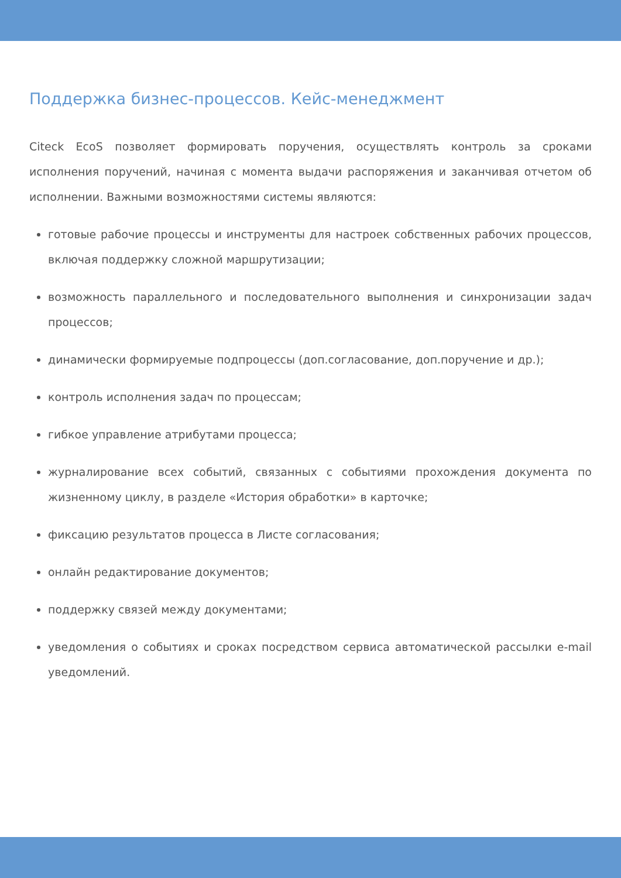Поддержка бизнес-процессов. Кейс-менеджмент
Citeck EcoS позволяет формировать поручения, осуществлять контроль за сроками исполнения поручений, начиная с момента выдачи распоряжения и заканчивая отчетом об исполнении. Важными возможностями системы являются:
готовые рабочие процессы и инструменты для настроек собственных рабочих процессов, включая поддержку сложной маршрутизации;
возможность параллельного и последовательного выполнения и синхронизации задач процессов;
динамически формируемые подпроцессы (доп.согласование, доп.поручение и др.);
контроль исполнения задач по процессам;
гибкое управление атрибутами процесса;
журналирование всех событий, связанных с событиями прохождения документа по жизненному циклу, в разделе «История обработки» в карточке;
фиксацию результатов процесса в Листе согласования;
онлайн редактирование документов;
поддержку связей между документами;
уведомления о событиях и сроках посредством сервиса автоматической рассылки e-mail уведомлений.